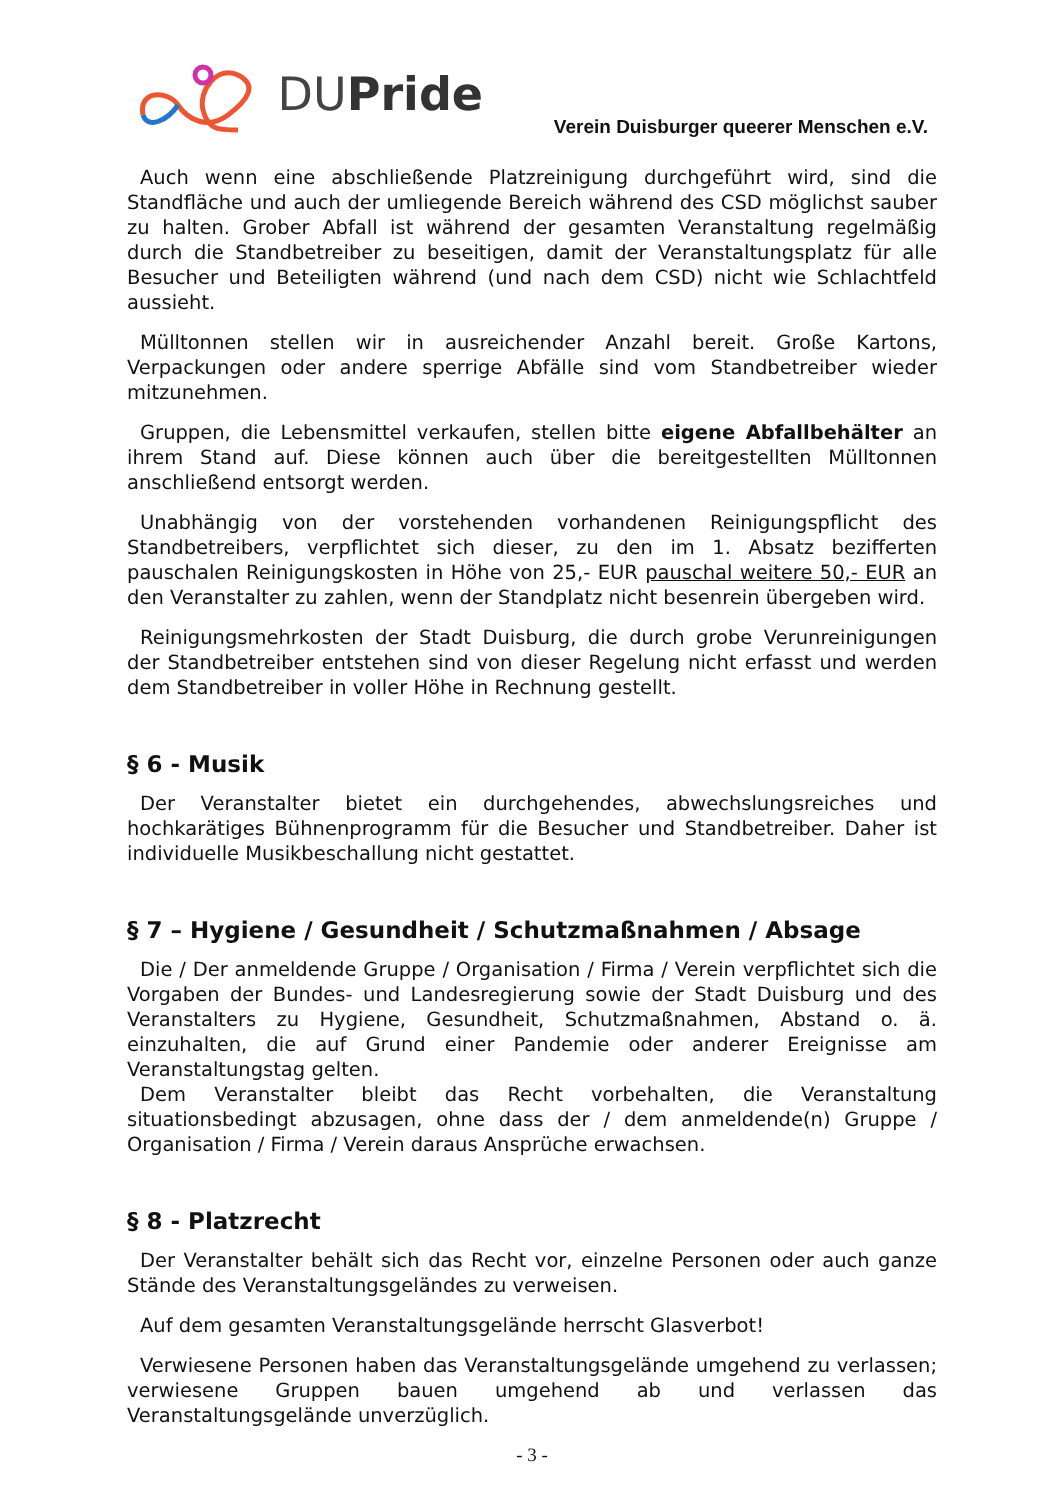DUPride
Verein Duisburger queerer Menschen e.V.
Auch wenn eine abschließende Platzreinigung durchgeführt wird, sind die Standfläche und auch der umliegende Bereich während des CSD möglichst sauber zu halten. Grober Abfall ist während der gesamten Veranstaltung regelmäßig durch die Standbetreiber zu beseitigen, damit der Veranstaltungsplatz für alle Besucher und Beteiligten während (und nach dem CSD) nicht wie Schlachtfeld aussieht.
Mülltonnen stellen wir in ausreichender Anzahl bereit. Große Kartons, Verpackungen oder andere sperrige Abfälle sind vom Standbetreiber wieder mitzunehmen.
Gruppen, die Lebensmittel verkaufen, stellen bitte eigene Abfallbehälter an ihrem Stand auf. Diese können auch über die bereitgestellten Mülltonnen anschließend entsorgt werden.
Unabhängig von der vorstehenden vorhandenen Reinigungspflicht des Standbetreibers, verpflichtet sich dieser, zu den im 1. Absatz bezifferten pauschalen Reinigungskosten in Höhe von 25,- EUR pauschal weitere 50,- EUR an den Veranstalter zu zahlen, wenn der Standplatz nicht besenrein übergeben wird.
Reinigungsmehrkosten der Stadt Duisburg, die durch grobe Verunreinigungen der Standbetreiber entstehen sind von dieser Regelung nicht erfasst und werden dem Standbetreiber in voller Höhe in Rechnung gestellt.
§ 6 - Musik
Der Veranstalter bietet ein durchgehendes, abwechslungsreiches und hochkarätiges Bühnenprogramm für die Besucher und Standbetreiber. Daher ist individuelle Musikbeschallung nicht gestattet.
§ 7 – Hygiene / Gesundheit / Schutzmaßnahmen / Absage
Die / Der anmeldende Gruppe / Organisation / Firma / Verein verpflichtet sich die Vorgaben der Bundes- und Landesregierung sowie der Stadt Duisburg und des Veranstalters zu Hygiene, Gesundheit, Schutzmaßnahmen, Abstand o. ä. einzuhalten, die auf Grund einer Pandemie oder anderer Ereignisse am Veranstaltungstag gelten.
Dem Veranstalter bleibt das Recht vorbehalten, die Veranstaltung situationsbedingt abzusagen, ohne dass der / dem anmeldende(n) Gruppe / Organisation / Firma / Verein daraus Ansprüche erwachsen.
§ 8 - Platzrecht
Der Veranstalter behält sich das Recht vor, einzelne Personen oder auch ganze Stände des Veranstaltungsgeländes zu verweisen.
Auf dem gesamten Veranstaltungsgelände herrscht Glasverbot!
Verwiesene Personen haben das Veranstaltungsgelände umgehend zu verlassen; verwiesene Gruppen bauen umgehend ab und verlassen das Veranstaltungsgelände unverzüglich.
- 3 -